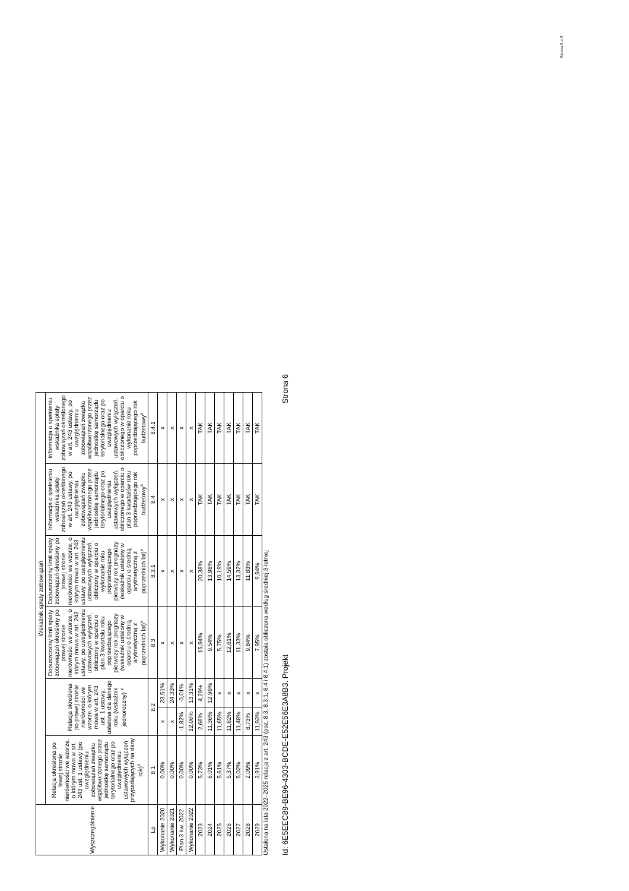Strona 6 z 9
| Wyszczególnienie | Wskaźnik spłaty zobowiązań | | | | | | |
| --- | --- | --- | --- | --- | --- | --- | --- |
| | Relacja określona po lewej stronie nierówności we wzorze, o którym mowa w art. 243 ust. 1 ustawy (po uwzględnieniu zobowiązań związku współtworzonego przez jednostkę samorządu terytorialnego oraz po uwzględnieniu ustawowych wyłączeń przypadających na dany rok)<sup>x</sup> | Relacja określona po prawej stronie nierówności we wzorze, o którym mowa w art. 243 ust. 1 ustawy, ustalona dla danego roku (wskaźnik jednoroczny) <sup>x</sup> | | Dopuszczalny limit spłaty zobowiązań określony po prawej stronie nierówności we wzorze, o którym mowa w art. 243 ustawy, po uwzględnieniu ustawowych wyłączeń, obliczony w oparciu o plan 3 kwartału roku poprzedzającego pierwszy rok prognozy (wskaźnik ustalony w oparciu o średnią arytmetyczną z poprzednich lat)<sup>x</sup> | Dopuszczalny limit spłaty zobowiązań określony po prawej stronie nierówności we wzorze, o którym mowa w art. 243 ustawy, po uwzględnieniu ustawowych wyłączeń, obliczony w oparciu o wykonanie roku poprzedzającego pierwszy rok prognozy (wskaźnik ustalony w oparciu o średnią arytmetyczną z poprzednich lat)<sup>x</sup> | Informacja o spełnieniu wskaźnika spłaty zobowiązań określonego w art. 243 ustawy, po uwzględnieniu zobowiązań związku współtworzonego przez jednostkę samorządu terytorialnego oraz po uwzględnieniu ustawowych wyłączeń, obliczonego w oparciu o plan 3 kwartałów roku poprzedzającego rok budżetowy<sup>x</sup> | Informacja o spełnieniu wskaźnika spłaty zobowiązań określonego w art. 243 ustawy, po uwzględnieniu zobowiązań związku współtworzonego przez jednostkę samorządu terytorialnego oraz po uwzględnieniu ustawowych wyłączeń, obliczonego w oparciu o wykonanie roku poprzedzającego rok budżetowy<sup>x</sup> |
| Lp | 8.1 | 8.2 | | 8.3 | 8.3.1 | 8.4 | 8.4.1 |
| Wykonanie 2020 | 0,00% | x | 23,51% | x | x | x | x |
| Wykonanie 2021 | 0,00% | x | 24,33% | x | x | x | x |
| Plan 3 kw. 2022 | 0,00% | -1,82% | -0,01% | x | x | x | x |
| Wykonanie 2022 | 0,00% | 12,06% | 13,31% | x | x | x | x |
| 2023 | 5,73% | 2,66% | 4,29% | 15,94% | 20,38% | TAK | TAK |
| 2024 | 6,01% | 11,36% | 12,96% | 9,54% | 13,98% | TAK | TAK |
| 2025 | 5,61% | 11,65% | x | 5,75% | 10,19% | TAK | TAK |
| 2026 | 5,37% | 11,62% | x | 12,61% | 14,59% | TAK | TAK |
| 2027 | 5,02% | 11,48% | x | 11,33% | 13,32% | TAK | TAK |
| 2028 | 2,09% | 8,73% | x | 9,84% | 11,83% | TAK | TAK |
| 2029 | 3,91% | 11,93% | x | 7,95% | 9,94% | TAK | TAK |
Ustalona na lata 2022–2025 relacja z art. 243 (poz. 8.3, 8.3.1, 8.4 i 8.4.1) została obliczona według średniej 3-letniej
Id: 6E5EEC89-BE96-4303-BCDE-E52E56E3A8B3. Projekt Strona 6